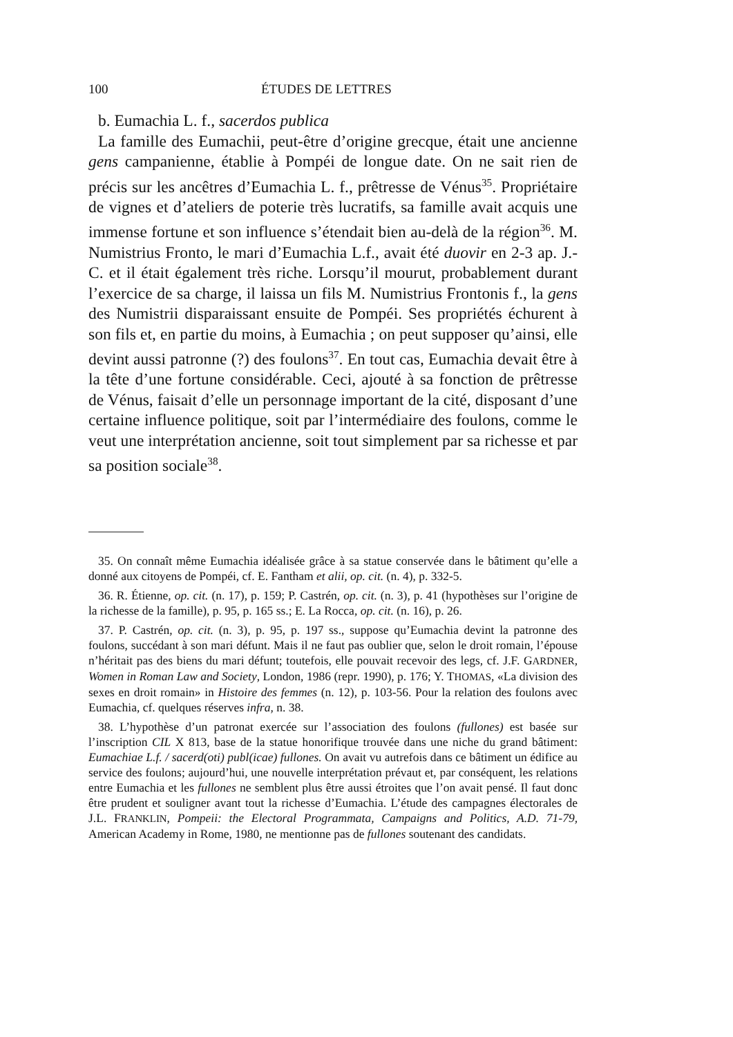100 ÉTUDES DE LETTRES
b. Eumachia L. f., sacerdos publica
La famille des Eumachii, peut-être d’origine grecque, était une ancienne gens campanienne, établie à Pompéi de longue date. On ne sait rien de précis sur les ancêtres d’Eumachia L. f., prêtresse de Vénus<sup>35</sup>. Propriétaire de vignes et d’ateliers de poterie très lucratifs, sa famille avait acquis une immense fortune et son influence s’étendait bien au-delà de la région<sup>36</sup>. M. Numistrius Fronto, le mari d’Eumachia L.f., avait été duovir en 2-3 ap. J.-C. et il était également très riche. Lorsqu’il mourut, probablement durant l’exercice de sa charge, il laissa un fils M. Numistrius Frontonis f., la gens des Numistrii disparaissant ensuite de Pompéi. Ses propriétés échurent à son fils et, en partie du moins, à Eumachia ; on peut supposer qu’ainsi, elle devint aussi patronne (?) des foulons<sup>37</sup>. En tout cas, Eumachia devait être à la tête d’une fortune considérable. Ceci, ajouté à sa fonction de prêtresse de Vénus, faisait d’elle un personnage important de la cité, disposant d’une certaine influence politique, soit par l’intermédiaire des foulons, comme le veut une interprétation ancienne, soit tout simplement par sa richesse et par sa position sociale<sup>38</sup>.
35. On connaît même Eumachia idéalisée grâce à sa statue conservée dans le bâtiment qu’elle a donné aux citoyens de Pompéi, cf. E. Fantham et alii, op. cit. (n. 4), p. 332-5.
36. R. Étienne, op. cit. (n. 17), p. 159; P. Castrén, op. cit. (n. 3), p. 41 (hypothèses sur l’origine de la richesse de la famille), p. 95, p. 165 ss.; E. La Rocca, op. cit. (n. 16), p. 26.
37. P. Castrén, op. cit. (n. 3), p. 95, p. 197 ss., suppose qu’Eumachia devint la patronne des foulons, succédant à son mari défunt. Mais il ne faut pas oublier que, selon le droit romain, l’épouse n’héritait pas des biens du mari défunt; toutefois, elle pouvait recevoir des legs, cf. J.F. GARDNER, Women in Roman Law and Society, London, 1986 (repr. 1990), p. 176; Y. THOMAS, «La division des sexes en droit romain» in Histoire des femmes (n. 12), p. 103-56. Pour la relation des foulons avec Eumachia, cf. quelques réserves infra, n. 38.
38. L’hypothèse d’un patronat exercée sur l’association des foulons (fullones) est basée sur l’inscription CIL X 813, base de la statue honorifique trouvée dans une niche du grand bâtiment: Eumachiae L.f. / sacerd(oti) publ(icae) fullones. On avait vu autrefois dans ce bâtiment un édifice au service des foulons; aujourd’hui, une nouvelle interprétation prévaut et, par conséquent, les relations entre Eumachia et les fullones ne semblent plus être aussi étroites que l’on avait pensé. Il faut donc être prudent et souligner avant tout la richesse d’Eumachia. L’étude des campagnes électorales de J.L. FRANKLIN, Pompeii: the Electoral Programmata, Campaigns and Politics, A.D. 71-79, American Academy in Rome, 1980, ne mentionne pas de fullones soutenant des candidats.